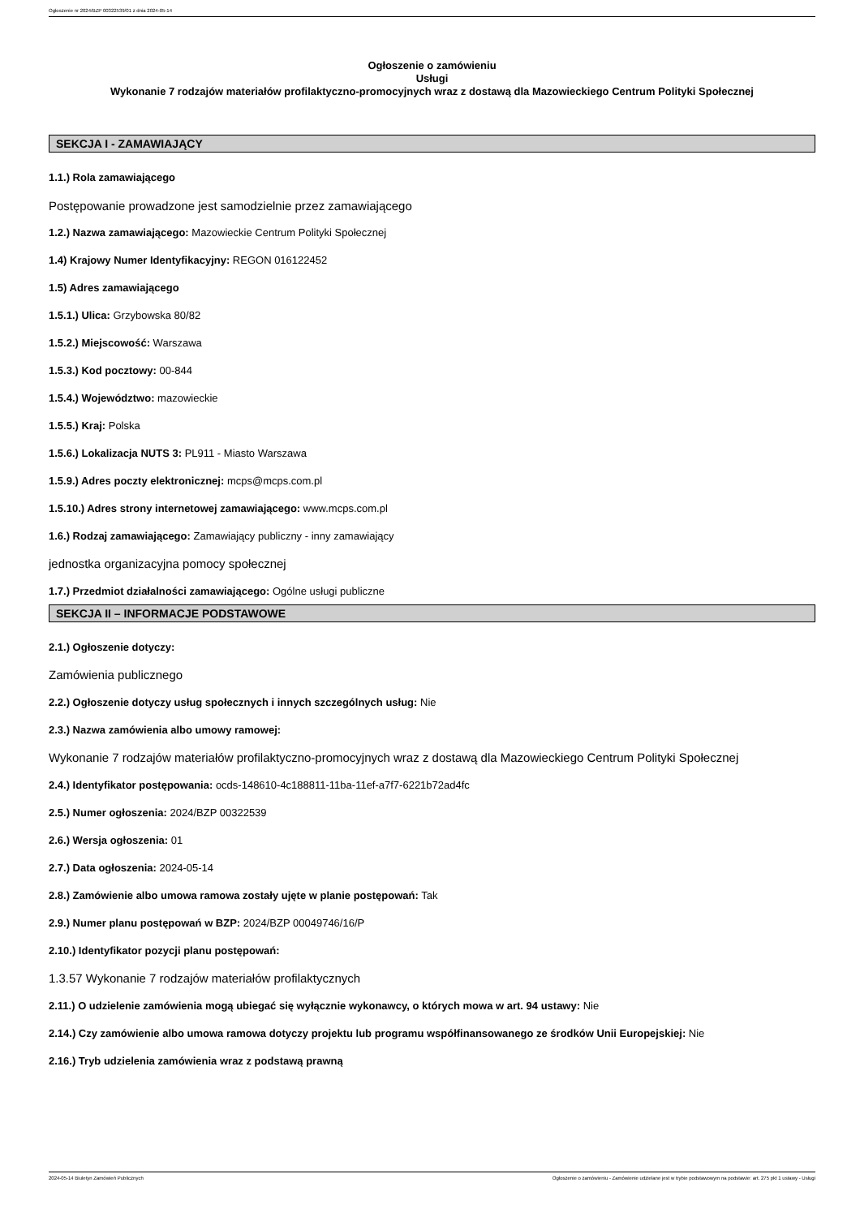Ogłoszenie nr 2024/BZP 00322539/01 z dnia 2024-05-14
Ogłoszenie o zamówieniu
Usługi
Wykonanie 7 rodzajów materiałów profilaktyczno-promocyjnych wraz z dostawą dla Mazowieckiego Centrum Polityki Społecznej
SEKCJA I - ZAMAWIAJĄCY
1.1.) Rola zamawiającego
Postępowanie prowadzone jest samodzielnie przez zamawiającego
1.2.) Nazwa zamawiającego: Mazowieckie Centrum Polityki Społecznej
1.4) Krajowy Numer Identyfikacyjny: REGON 016122452
1.5) Adres zamawiającego
1.5.1.) Ulica: Grzybowska 80/82
1.5.2.) Miejscowość: Warszawa
1.5.3.) Kod pocztowy: 00-844
1.5.4.) Województwo: mazowieckie
1.5.5.) Kraj: Polska
1.5.6.) Lokalizacja NUTS 3: PL911 - Miasto Warszawa
1.5.9.) Adres poczty elektronicznej: mcps@mcps.com.pl
1.5.10.) Adres strony internetowej zamawiającego: www.mcps.com.pl
1.6.) Rodzaj zamawiającego: Zamawiający publiczny - inny zamawiający
jednostka organizacyjna pomocy społecznej
1.7.) Przedmiot działalności zamawiającego: Ogólne usługi publiczne
SEKCJA II – INFORMACJE PODSTAWOWE
2.1.) Ogłoszenie dotyczy:
Zamówienia publicznego
2.2.) Ogłoszenie dotyczy usług społecznych i innych szczególnych usług: Nie
2.3.) Nazwa zamówienia albo umowy ramowej:
Wykonanie 7 rodzajów materiałów profilaktyczno-promocyjnych wraz z dostawą dla Mazowieckiego Centrum Polityki Społecznej
2.4.) Identyfikator postępowania: ocds-148610-4c188811-11ba-11ef-a7f7-6221b72ad4fc
2.5.) Numer ogłoszenia: 2024/BZP 00322539
2.6.) Wersja ogłoszenia: 01
2.7.) Data ogłoszenia: 2024-05-14
2.8.) Zamówienie albo umowa ramowa zostały ujęte w planie postępowań: Tak
2.9.) Numer planu postępowań w BZP: 2024/BZP 00049746/16/P
2.10.) Identyfikator pozycji planu postępowań:
1.3.57 Wykonanie 7 rodzajów materiałów profilaktycznych
2.11.) O udzielenie zamówienia mogą ubiegać się wyłącznie wykonawcy, o których mowa w art. 94 ustawy: Nie
2.14.) Czy zamówienie albo umowa ramowa dotyczy projektu lub programu współfinansowanego ze środków Unii Europejskiej: Nie
2.16.) Tryb udzielenia zamówienia wraz z podstawą prawną
2024-05-14 Biuletyn Zamówień Publicznych Ogłoszenie o zamówieniu - Zamówienie udzielane jest w trybie podstawowym na podstawie: art. 275 pkt 1 ustawy - Usługi